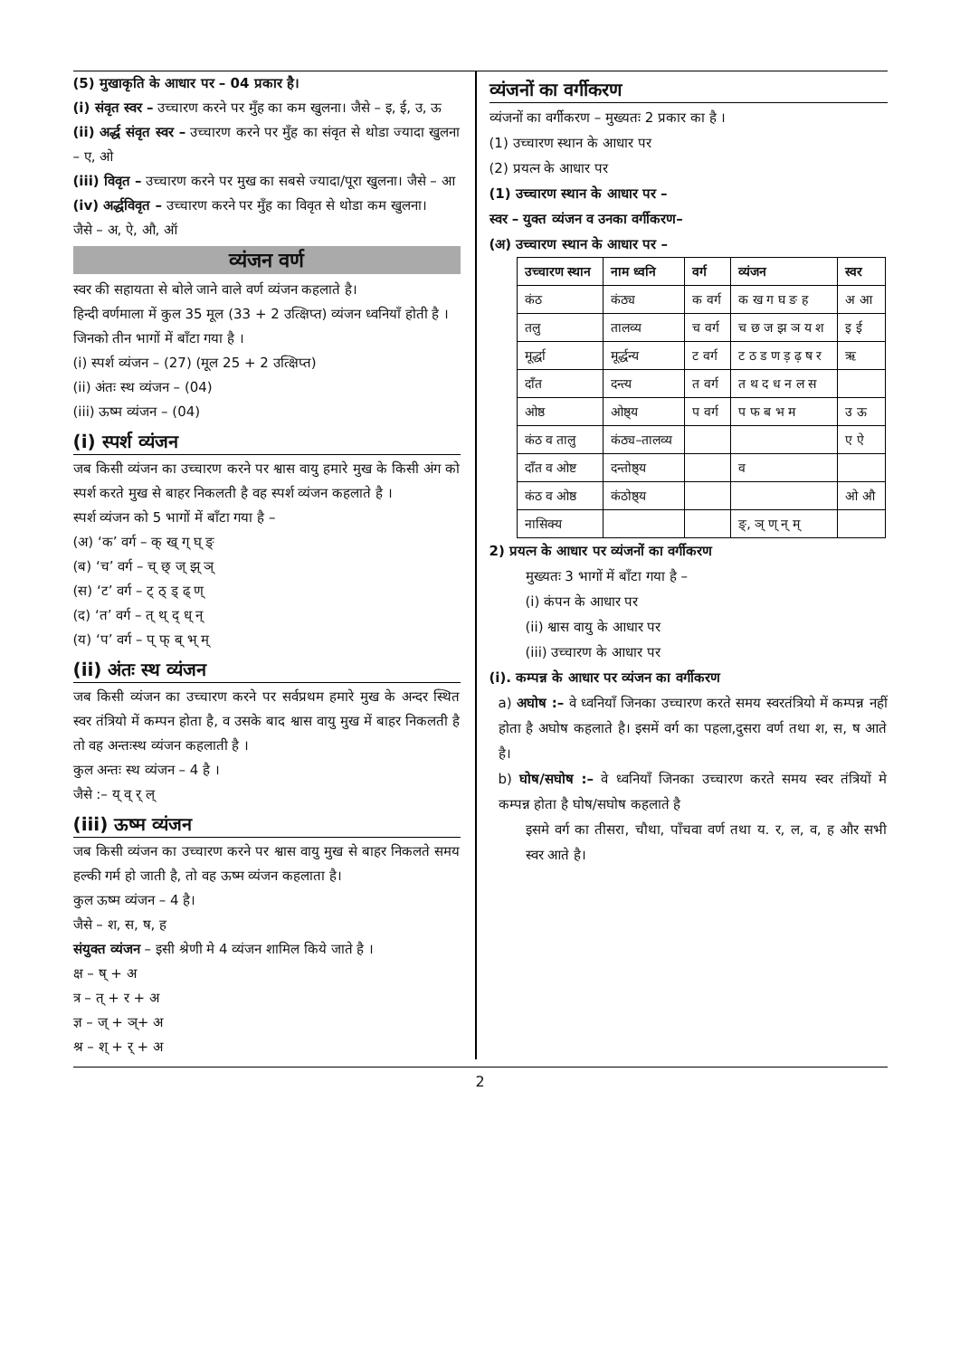(5) मुखाकृति के आधार पर – 04 प्रकार है।
(i) संवृत स्वर – उच्चारण करने पर मुँह का कम खुलना। जैसे – इ, ई, उ, ऊ
(ii) अर्द्ध संवृत स्वर – उच्चारण करने पर मुँह का संवृत से थोडा ज्यादा खुलना – ए, ओ
(iii) विवृत – उच्चारण करने पर मुख का सबसे ज्यादा/पूरा खुलना। जैसे – आ
(iv) अर्द्धविवृत – उच्चारण करने पर मुँह का विवृत से थोडा कम खुलना।
जैसे – अ, ऐ, औ, ऑ
व्यंजन वर्ण
स्वर की सहायता से बोले जाने वाले वर्ण व्यंजन कहलाते है।
हिन्दी वर्णमाला में कुल 35 मूल (33 + 2 उत्क्षिप्त) व्यंजन ध्वनियाँ होती है ।
जिनको तीन भागों में बाँटा गया है ।
(i) स्पर्श व्यंजन – (27) (मूल 25 + 2 उत्क्षिप्त)
(ii) अंतः स्थ व्यंजन – (04)
(iii) ऊष्म व्यंजन – (04)
(i) स्पर्श व्यंजन
जब किसी व्यंजन का उच्चारण करने पर श्वास वायु हमारे मुख के किसी अंग को स्पर्श करते मुख से बाहर निकलती है वह स्पर्श व्यंजन कहलाते है ।
स्पर्श व्यंजन को 5 भागों में बाँटा गया है –
(अ) ‘क’ वर्ग – क् ख् ग् घ् ङ्
(ब) ‘च’ वर्ग – च् छ् ज् झ् ञ्
(स) ‘ट’ वर्ग – ट् ठ् ड् ढ् ण्
(द) ‘त’ वर्ग – त् थ् द् ध् न्
(य) ‘प’ वर्ग – प् फ् ब् भ् म्
(ii) अंतः स्थ व्यंजन
जब किसी व्यंजन का उच्चारण करने पर सर्वप्रथम हमारे मुख के अन्दर स्थित स्वर तंत्रियो में कम्पन होता है, व उसके बाद श्वास वायु मुख में बाहर निकलती है तो वह अन्तःस्थ व्यंजन कहलाती है ।
कुल अन्तः स्थ व्यंजन – 4 है ।
जैसे :– य् व् र् ल्
(iii) ऊष्म व्यंजन
जब किसी व्यंजन का उच्चारण करने पर श्वास वायु मुख से बाहर निकलते समय हल्की गर्म हो जाती है, तो वह ऊष्म व्यंजन कहलाता है।
कुल ऊष्म व्यंजन – 4 है।
जैसे – श, स, ष, ह
संयुक्त व्यंजन – इसी श्रेणी मे 4 व्यंजन शामिल किये जाते है ।
क्ष – ष् + अ
त्र – त् + र + अ
ज्ञ – ज् + ञ्+ अ
श्र – श् + र् + अ
व्यंजनों का वर्गीकरण
व्यंजनों का वर्गीकरण – मुख्यतः 2 प्रकार का है ।
(1) उच्चारण स्थान के आधार पर
(2) प्रयत्न के आधार पर
(1) उच्चारण स्थान के आधार पर –
स्वर – युक्त व्यंजन व उनका वर्गीकरण–
(अ) उच्चारण स्थान के आधार पर –
| उच्चारण स्थान | नाम ध्वनि | वर्ग | व्यंजन | स्वर |
| --- | --- | --- | --- | --- |
| कंठ | कंठ्य | क वर्ग | क ख ग घ ङ ह | अ आ |
| तलु | तालव्य | च वर्ग | च छ ज झ ञ य श | इ ई |
| मूर्द्धा | मूर्द्धन्य | ट वर्ग | ट ठ ड ण ड़ ढ़ ष र | ऋ |
| दाँत | दन्त्य | त वर्ग | त थ द ध न ल स | |
| ओष्ठ | ओष्ठ्य | प वर्ग | प फ ब भ म | उ ऊ |
| कंठ व तालु | कंठ्य–तालव्य | | | ए ऐ |
| दाँत व ओष्ट | दन्तोष्ठ्य | | व | |
| कंठ व ओष्ठ | कंठोष्ठ्य | | | ओ औ |
| नासिक्य | | | ङ्, ञ् ण् न् म् | |
2) प्रयत्न के आधार पर व्यंजनों का वर्गीकरण
मुख्यतः 3 भागों में बाँटा गया है –
(i) कंपन के आधार पर
(ii) श्वास वायु के आधार पर
(iii) उच्चारण के आधार पर
(i). कम्पन्न के आधार पर व्यंजन का वर्गीकरण
a) अघोष :– वे ध्वनियाँ जिनका उच्चारण करते समय स्वरतंत्रियो में कम्पन्न नहीं होता है अघोष कहलाते है। इसमें वर्ग का पहला,दुसरा वर्ण तथा श, स, ष आते है।
b) घोष/सघोष :– वे ध्वनियाँ जिनका उच्चारण करते समय स्वर तंत्रियों मे कम्पन्न होता है घोष/सघोष कहलाते है
इसमे वर्ग का तीसरा, चौथा, पाँचवा वर्ण तथा य. र, ल, व, ह और सभी स्वर आते है।
2